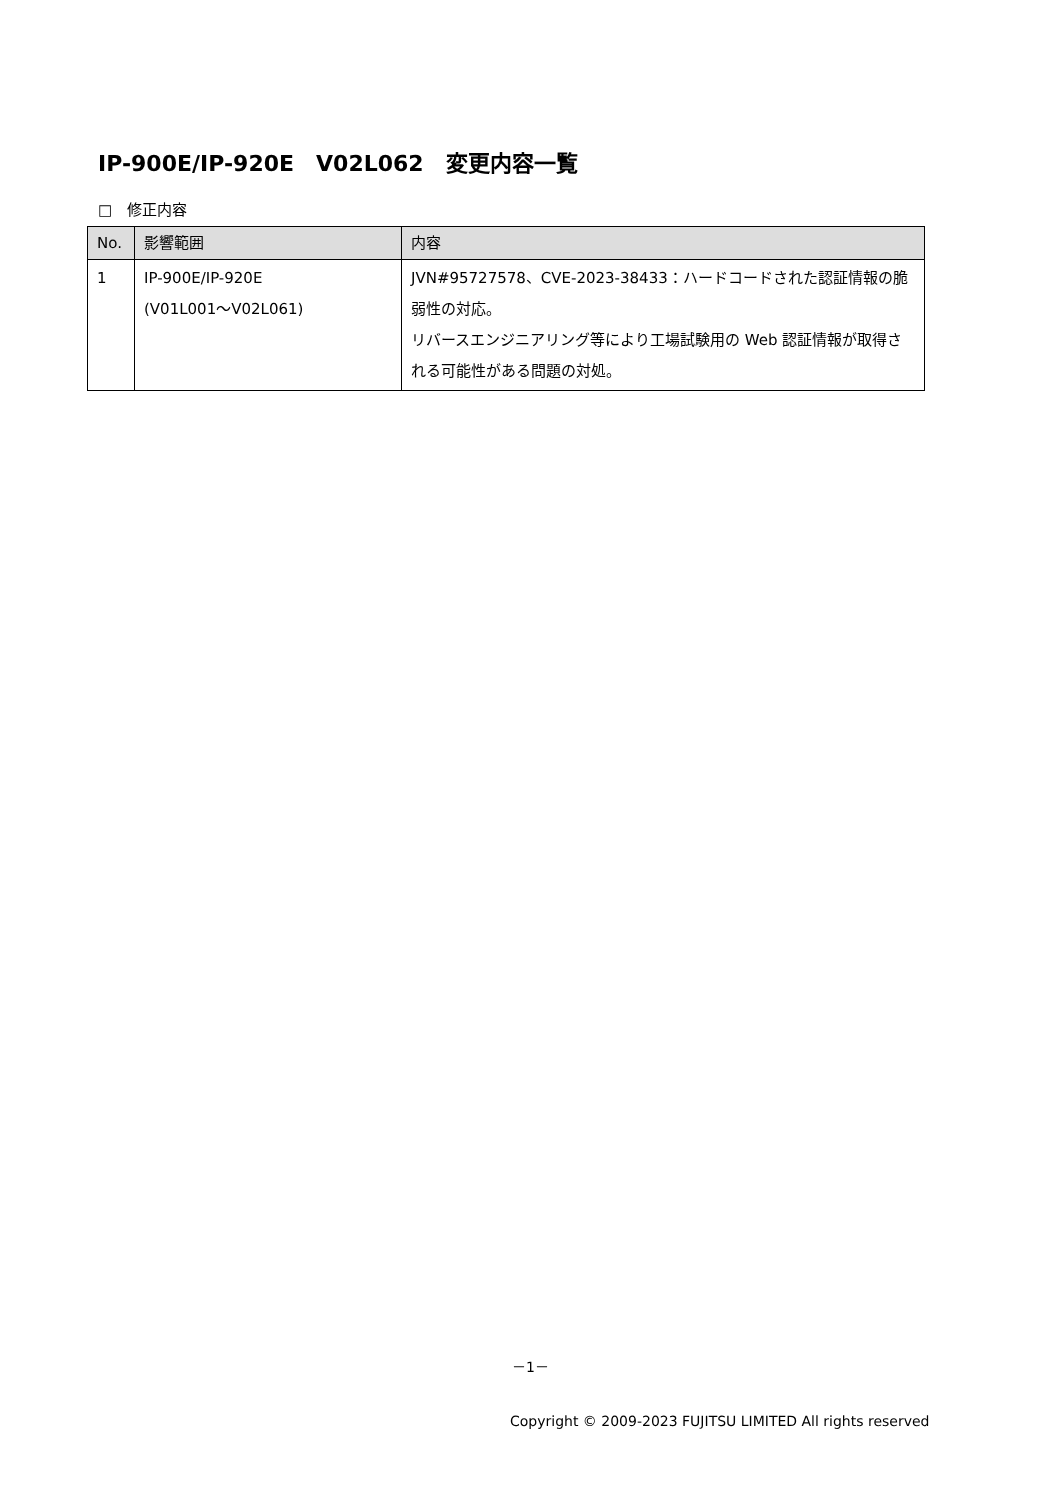IP-900E/IP-920E　V02L062　変更内容一覧
□　修正内容
| No. | 影響範囲 | 内容 |
| --- | --- | --- |
| 1 | IP-900E/IP-920E (V01L001～V02L061) | JVN#95727578、CVE-2023-38433：ハードコードされた認証情報の脆弱性の対応。 リバースエンジニアリング等により工場試験用の Web 認証情報が取得される可能性がある問題の対処。 |
－1－
Copyright © 2009-2023 FUJITSU LIMITED All rights reserved